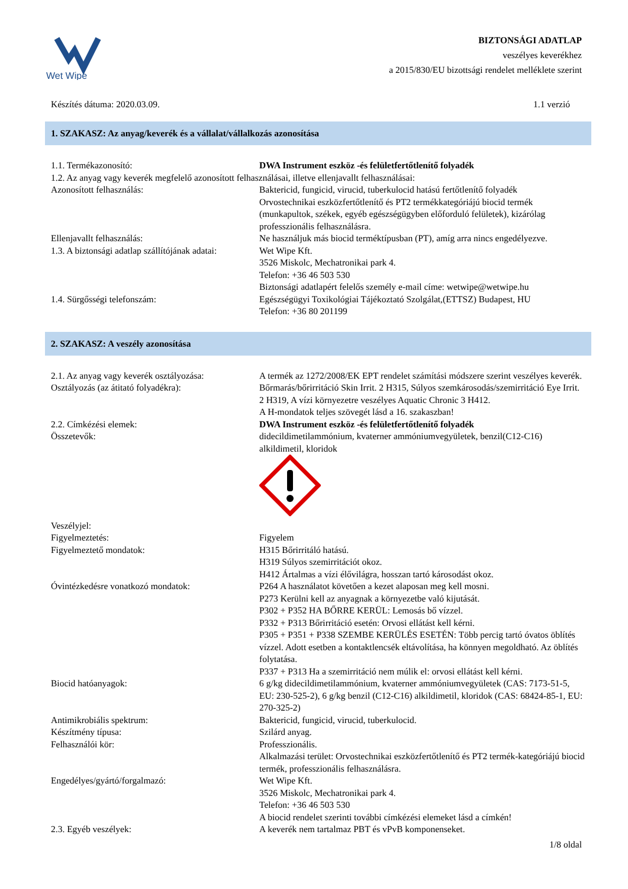Wet Wipe
BIZTONSÁGI ADATLAP
veszélyes keverékhez
a 2015/830/EU bizottsági rendelet melléklete szerint
Készítés dátuma: 2020.03.09. 1.1 verzió
1. SZAKASZ: Az anyag/keverék és a vállalat/vállalkozás azonosítása
1.1. Termékazonosító: DWA Instrument eszköz -és felületfertőtlenítő folyadék
1.2. Az anyag vagy keverék megfelelő azonosított felhasználásai, illetve ellenjavallt felhasználásai:
Azonosított felhasználás: Baktericid, fungicid, virucid, tuberkulocid hatású fertőtlenítő folyadék
Orvostechnikai eszközfertőtlenítő és PT2 termékkategóriájú biocid termék (munkapultok, székek, egyéb egészségügyben előforduló felületek), kizárólag professzionális felhasználásra.
Ellenjavallt felhasználás: Ne használjuk más biocid terméktípusban (PT), amíg arra nincs engedélyezve.
1.3. A biztonsági adatlap szállítójának adatai:
Wet Wipe Kft.
3526 Miskolc, Mechatronikai park 4.
Telefon: +36 46 503 530
Biztonsági adatlapért felelős személy e-mail címe: wetwipe@wetwipe.hu
1.4. Sürgősségi telefonszám: Egészségügyi Toxikológiai Tájékoztató Szolgálat,(ETTSZ) Budapest, HU
Telefon: +36 80 201199
2. SZAKASZ: A veszély azonosítása
2.1. Az anyag vagy keverék osztályozása:
A termék az 1272/2008/EK EPT rendelet számítási módszere szerint veszélyes keverék.
Osztályozás (az átitató folyadékra): Bőrmarás/bőrirritáció Skin Irrit. 2 H315, Súlyos szemkárosodás/szemirritáció Eye Irrit. 2 H319, A vízi környezetre veszélyes Aquatic Chronic 3 H412.
A H-mondatok teljes szövegét lásd a 16. szakaszban!
2.2. Címkézési elemek: DWA Instrument eszköz -és felületfertőtlenítő folyadék
Összetevők: didecildimetilammónium, kvaterner ammóniumvegyületek, benzil(C12-C16) alkildimetil, kloridok
Veszélyjel:
Figyelmeztetés: Figyelem
Figyelmeztető mondatok: H315 Bőrirritáló hatású.
H319 Súlyos szemirritációt okoz.
H412 Ártalmas a vízi élővilágra, hosszan tartó károsodást okoz.
Óvintézkedésre vonatkozó mondatok: P264 A használatot követően a kezet alaposan meg kell mosni.
P273 Kerülni kell az anyagnak a környezetbe való kijutását.
P302 + P352 HA BŐRRE KERÜL: Lemosás bő vízzel.
P332 + P313 Bőrirritáció esetén: Orvosi ellátást kell kérni.
P305 + P351 + P338 SZEMBE KERÜLÉS ESETÉN: Több percig tartó óvatos öblítés vízzel. Adott esetben a kontaktlencsék eltávolítása, ha könnyen megoldható. Az öblítés folytatása.
P337 + P313 Ha a szemirritáció nem múlik el: orvosi ellátást kell kérni.
Biocid hatóanyagok: 6 g/kg didecildimetilammónium, kvaterner ammóniumvegyületek (CAS: 7173-51-5, EU: 230-525-2), 6 g/kg benzil (C12-C16) alkildimetil, kloridok (CAS: 68424-85-1, EU: 270-325-2)
Antimikrobiális spektrum: Baktericid, fungicid, virucid, tuberkulocid.
Készítmény típusa: Szilárd anyag.
Felhasználói kör: Professzionális.
Alkalmazási terület: Orvostechnikai eszközfertőtlenítő és PT2 termék-kategóriájú biocid termék, professzionális felhasználásra.
Engedélyes/gyártó/forgalmazó: Wet Wipe Kft.
3526 Miskolc, Mechatronikai park 4.
Telefon: +36 46 503 530
A biocid rendelet szerinti további címkézési elemeket lásd a címkén!
2.3. Egyéb veszélyek: A keverék nem tartalmaz PBT és vPvB komponenseket.
1/8 oldal